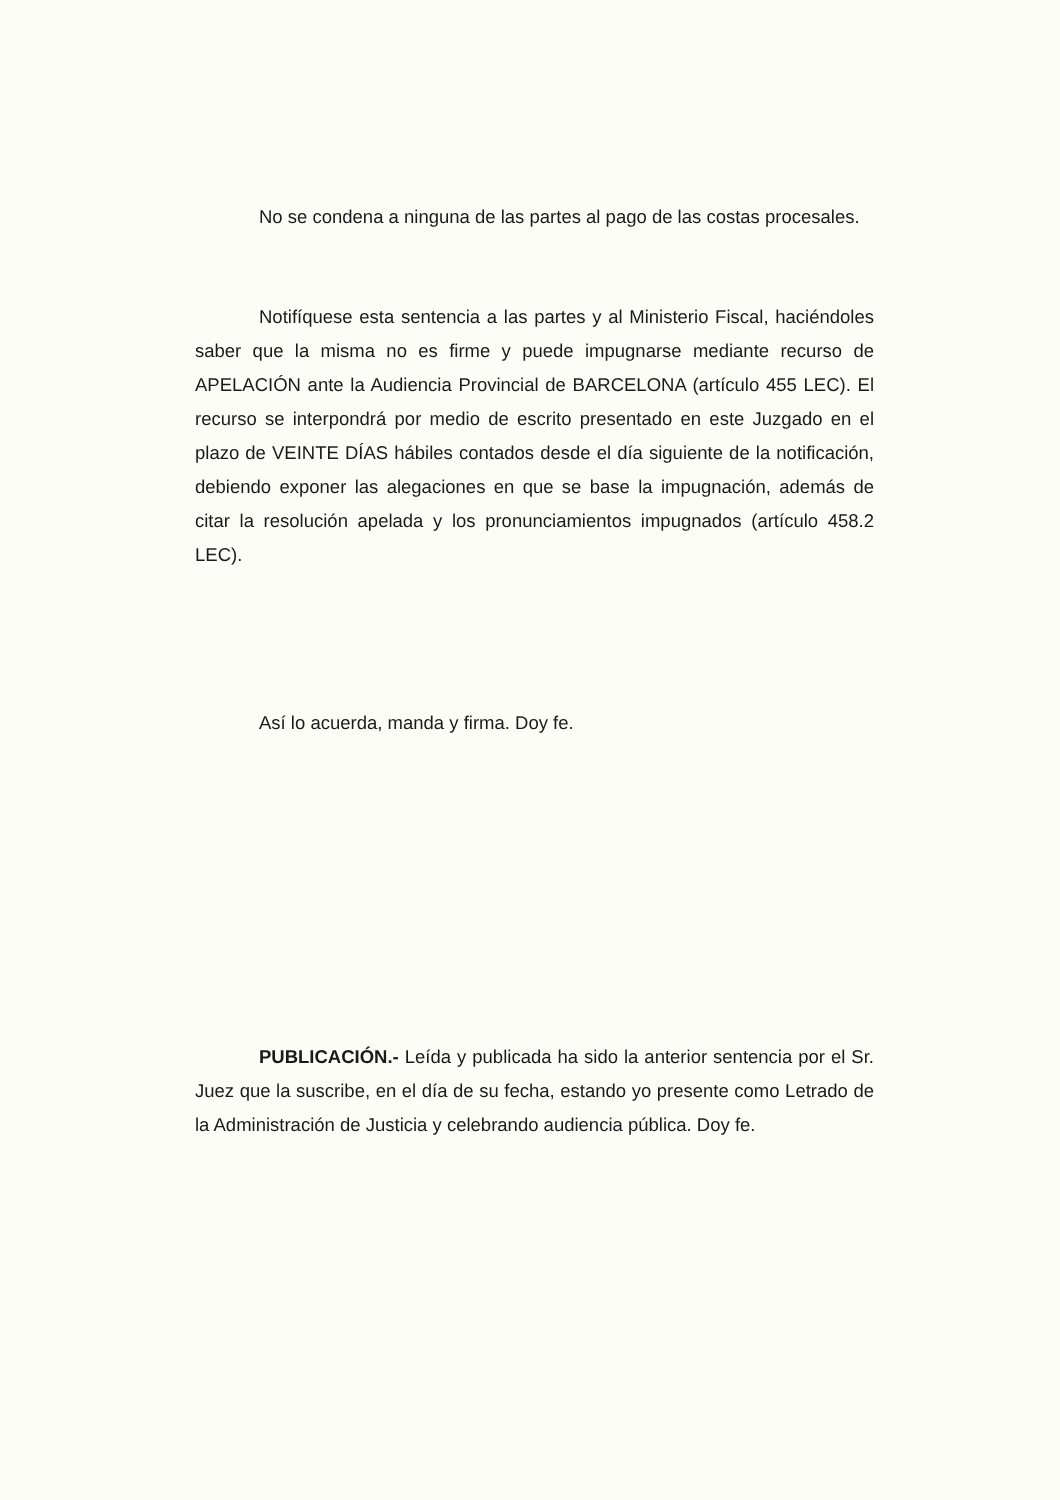No se condena a ninguna de las partes al pago de las costas procesales.
Notifíquese esta sentencia a las partes y al Ministerio Fiscal, haciéndoles saber que la misma no es firme y puede impugnarse mediante recurso de APELACIÓN ante la Audiencia Provincial de BARCELONA (artículo 455 LEC). El recurso se interpondrá por medio de escrito presentado en este Juzgado en el plazo de VEINTE DÍAS hábiles contados desde el día siguiente de la notificación, debiendo exponer las alegaciones en que se base la impugnación, además de citar la resolución apelada y los pronunciamientos impugnados (artículo 458.2 LEC).
Así lo acuerda, manda y firma. Doy fe.
PUBLICACIÓN.- Leída y publicada ha sido la anterior sentencia por el Sr. Juez que la suscribe, en el día de su fecha, estando yo presente como Letrado de la Administración de Justicia y celebrando audiencia pública. Doy fe.